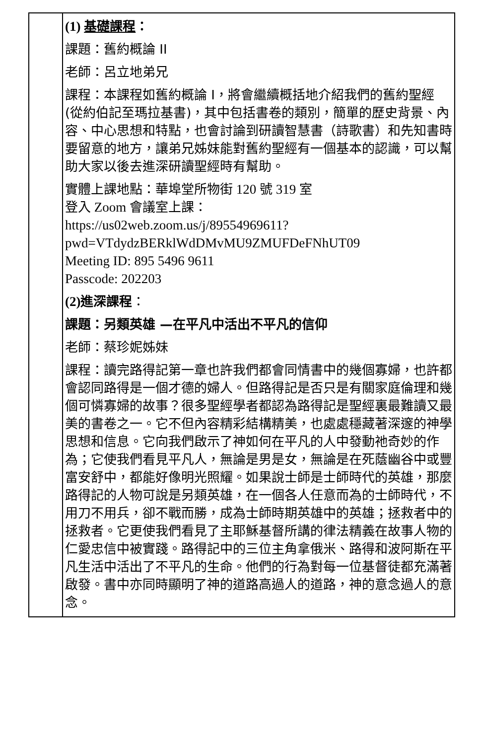| | (1) 基礎課程 ： 課題：舊約概論 II 老師：呂立地弟兄 課程：本課程如舊約概論 I，將會繼續概括地介紹我們的舊約聖經(從約伯記至瑪拉基書)，其中包括書卷的類別，簡單的歷史背景、內容、中心思想和特點，也會討論到研讀智慧書（詩歌書）和先知書時要留意的地方，讓弟兄姊妹能對舊約聖經有一個基本的認識，可以幫助大家以後去進深研讀聖經時有幫助。 實體上課地點：華埠堂所物街 120 號 319 室 登入 Zoom 會議室上課： https://us02web.zoom.us/j/89554969611?pwd=VTdydzBERklWdDMvMU9ZMUFDeFNhUT09 Meeting ID: 895 5496 9611 Passcode: 202203 (2) 進深課程 ： 課題：另類英雄 —在平凡中活出不平凡的信仰 老師：蔡珍妮姊妹 課程：讀完路得記第一章也許我們都會同情書中的幾個寡婦，也許都會認同路得是一個才德的婦人。但路得記是否只是有關家庭倫理和幾個可憐寡婦的故事？很多聖經學者都認為路得記是聖經裏最難讀又最美的書卷之一。它不但內容精彩結構精美，也處處穩藏著深邃的神學思想和信息。它向我們啟示了神如何在平凡的人中發動祂奇妙的作為；它使我們看見平凡人，無論是男是女，無論是在死蔭幽谷中或豐富安舒中，都能好像明光照耀。如果說士師是士師時代的英雄，那麼路得記的人物可說是另類英雄，在一個各人任意而為的士師時代，不用刀不用兵，卻不戰而勝，成為士師時期英雄中的英雄；拯救者中的拯救者。它更使我們看見了主耶穌基督所講的律法精義在故事人物的仁愛忠信中被實踐。路得記中的三位主角拿俄米、路得和波阿斯在平凡生活中活出了不平凡的生命。他們的行為對每一位基督徒都充滿著啟發。書中亦同時顯明了神的道路高過人的道路，神的意念過人的意念。 |